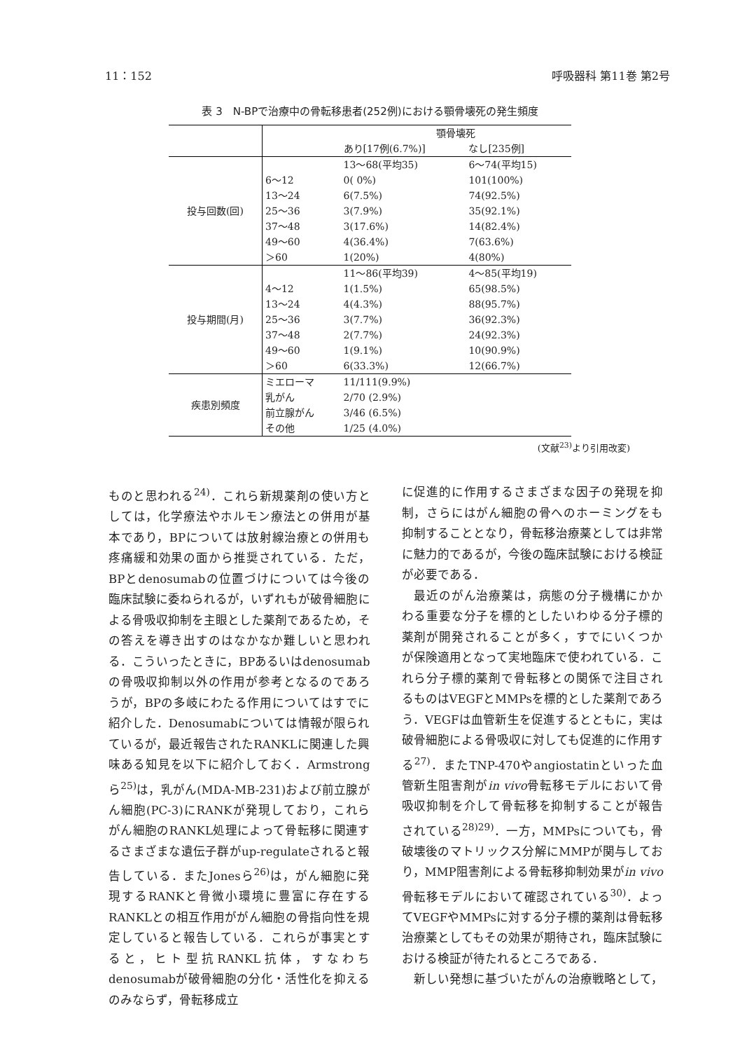11：152 呼吸器科 第11巻 第2号
表 3　N-BPで治療中の骨転移患者(252例)における顎骨壊死の発生頻度
| | | 顎骨壊死 | |
| | | あり[17例(6.7%)] | なし[235例] |
| 投与回数(回) | | 13～68(平均35) | 6～74(平均15) |
| | 6～12 | 0( 0%) | 101(100%) |
| | 13～24 | 6(7.5%) | 74(92.5%) |
| | 25～36 | 3(7.9%) | 35(92.1%) |
| | 37～48 | 3(17.6%) | 14(82.4%) |
| | 49～60 | 4(36.4%) | 7(63.6%) |
| | ＞60 | 1(20%) | 4(80%) |
| 投与期間(月) | | 11～86(平均39) | 4～85(平均19) |
| | 4～12 | 1(1.5%) | 65(98.5%) |
| | 13～24 | 4(4.3%) | 88(95.7%) |
| | 25～36 | 3(7.7%) | 36(92.3%) |
| | 37～48 | 2(7.7%) | 24(92.3%) |
| | 49～60 | 1(9.1%) | 10(90.9%) |
| | ＞60 | 6(33.3%) | 12(66.7%) |
| 疾患別頻度 | ミエローマ | 11/111(9.9%) | |
| | 乳がん | 2/70 (2.9%) | |
| | 前立腺がん | 3/46 (6.5%) | |
| | その他 | 1/25 (4.0%) | |
(文献<sup>23)</sup>より引用改変)
ものと思われる<sup>24)</sup>．これら新規薬剤の使い方としては，化学療法やホルモン療法との併用が基本であり，BPについては放射線治療との併用も疼痛緩和効果の面から推奨されている．ただ，BPとdenosumabの位置づけについては今後の臨床試験に委ねられるが，いずれもが破骨細胞による骨吸収抑制を主眼とした薬剤であるため，その答えを導き出すのはなかなか難しいと思われる．こういったときに，BPあるいはdenosumabの骨吸収抑制以外の作用が参考となるのであろうが，BPの多岐にわたる作用についてはすでに紹介した．Denosumabについては情報が限られているが，最近報告されたRANKLに関連した興味ある知見を以下に紹介しておく．Armstrongら<sup>25)</sup>は，乳がん(MDA-MB-231)および前立腺がん細胞(PC-3)にRANKが発現しており，これらがん細胞のRANKL処理によって骨転移に関連するさまざまな遺伝子群がup-regulateされると報告している．またJonesら<sup>26)</sup>は，がん細胞に発現するRANKと骨微小環境に豊富に存在するRANKLとの相互作用ががん細胞の骨指向性を規定していると報告している．これらが事実とすると，ヒト型抗RANKL抗体，すなわちdenosumabが破骨細胞の分化・活性化を抑えるのみならず，骨転移成立
に促進的に作用するさまざまな因子の発現を抑制，さらにはがん細胞の骨へのホーミングをも抑制することとなり，骨転移治療薬としては非常に魅力的であるが，今後の臨床試験における検証が必要である．
　最近のがん治療薬は，病態の分子機構にかかわる重要な分子を標的としたいわゆる分子標的薬剤が開発されることが多く，すでにいくつかが保険適用となって実地臨床で使われている．これら分子標的薬剤で骨転移との関係で注目されるものはVEGFとMMPsを標的とした薬剤であろう．VEGFは血管新生を促進するとともに，実は破骨細胞による骨吸収に対しても促進的に作用する<sup>27)</sup>．またTNP-470やangiostatinといった血管新生阻害剤がin vivo骨転移モデルにおいて骨吸収抑制を介して骨転移を抑制することが報告されている<sup>28)29)</sup>．一方，MMPsについても，骨破壊後のマトリックス分解にMMPが関与しており，MMP阻害剤による骨転移抑制効果がin vivo骨転移モデルにおいて確認されている<sup>30)</sup>．よってVEGFやMMPsに対する分子標的薬剤は骨転移治療薬としてもその効果が期待され，臨床試験における検証が待たれるところである．
　新しい発想に基づいたがんの治療戦略として，